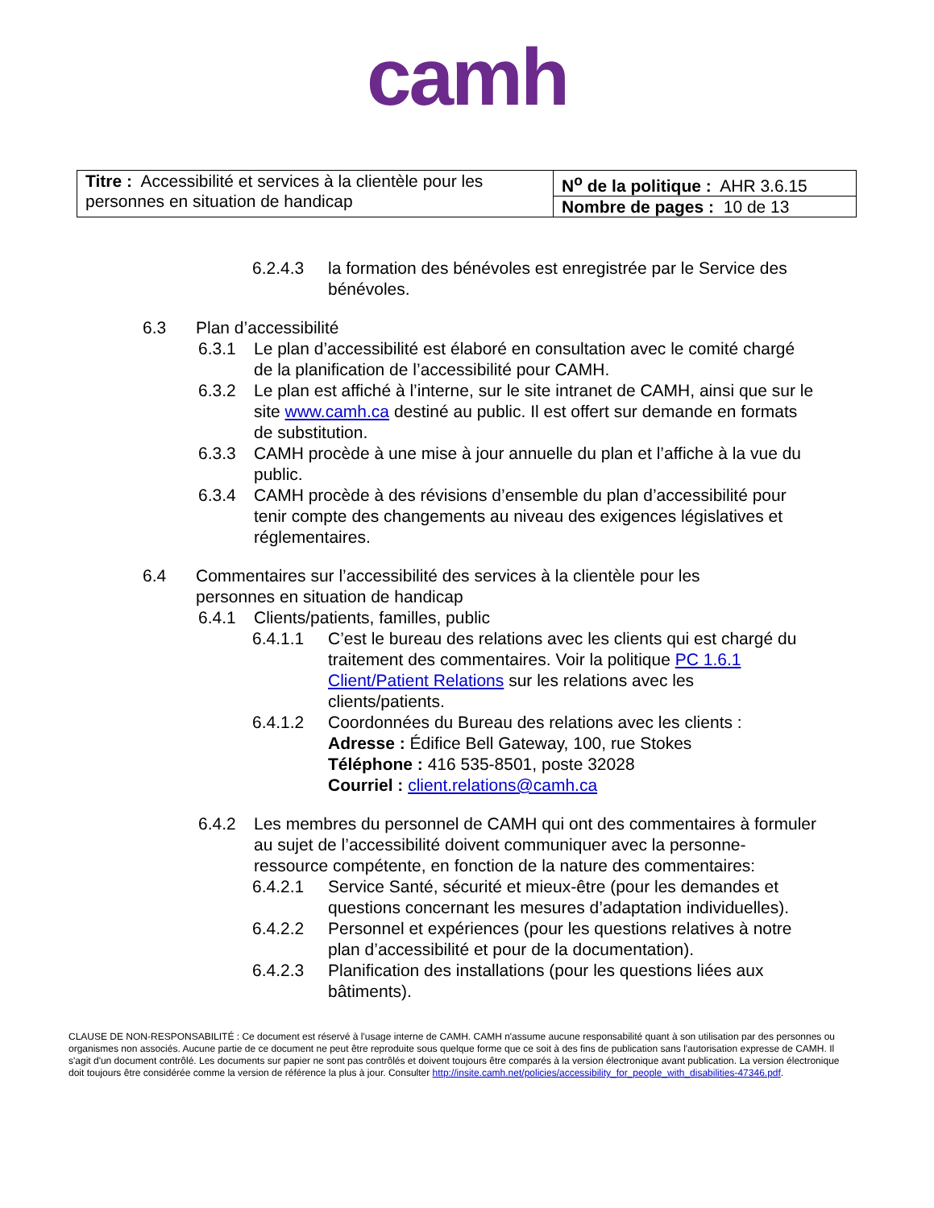camh
| Titre : Accessibilité et services à la clientèle pour les personnes en situation de handicap | N<sup>o</sup> de la politique : AHR 3.6.15 |
| | Nombre de pages : 10 de 13 |
6.2.4.3 la formation des bénévoles est enregistrée par le Service des bénévoles.
6.3 Plan d’accessibilité
6.3.1 Le plan d’accessibilité est élaboré en consultation avec le comité chargé de la planification de l’accessibilité pour CAMH.
6.3.2 Le plan est affiché à l’interne, sur le site intranet de CAMH, ainsi que sur le site www.camh.ca destiné au public. Il est offert sur demande en formats de substitution.
6.3.3 CAMH procède à une mise à jour annuelle du plan et l’affiche à la vue du public.
6.3.4 CAMH procède à des révisions d’ensemble du plan d’accessibilité pour tenir compte des changements au niveau des exigences législatives et réglementaires.
6.4 Commentaires sur l’accessibilité des services à la clientèle pour les personnes en situation de handicap
6.4.1 Clients/patients, familles, public
6.4.1.1 C’est le bureau des relations avec les clients qui est chargé du traitement des commentaires. Voir la politique PC 1.6.1 Client/Patient Relations sur les relations avec les clients/patients.
6.4.1.2 Coordonnées du Bureau des relations avec les clients :
Adresse : Édifice Bell Gateway, 100, rue Stokes
Téléphone : 416 535-8501, poste 32028
Courriel : client.relations@camh.ca
6.4.2 Les membres du personnel de CAMH qui ont des commentaires à formuler au sujet de l’accessibilité doivent communiquer avec la personne-ressource compétente, en fonction de la nature des commentaires:
6.4.2.1 Service Santé, sécurité et mieux-être (pour les demandes et questions concernant les mesures d’adaptation individuelles).
6.4.2.2 Personnel et expériences (pour les questions relatives à notre plan d’accessibilité et pour de la documentation).
6.4.2.3 Planification des installations (pour les questions liées aux bâtiments).
CLAUSE DE NON-RESPONSABILITÉ : Ce document est réservé à l'usage interne de CAMH. CAMH n'assume aucune responsabilité quant à son utilisation par des personnes ou organismes non associés. Aucune partie de ce document ne peut être reproduite sous quelque forme que ce soit à des fins de publication sans l'autorisation expresse de CAMH. Il s'agit d'un document contrôlé. Les documents sur papier ne sont pas contrôlés et doivent toujours être comparés à la version électronique avant publication. La version électronique doit toujours être considérée comme la version de référence la plus à jour. Consulter http://insite.camh.net/policies/accessibility_for_people_with_disabilities-47346.pdf.